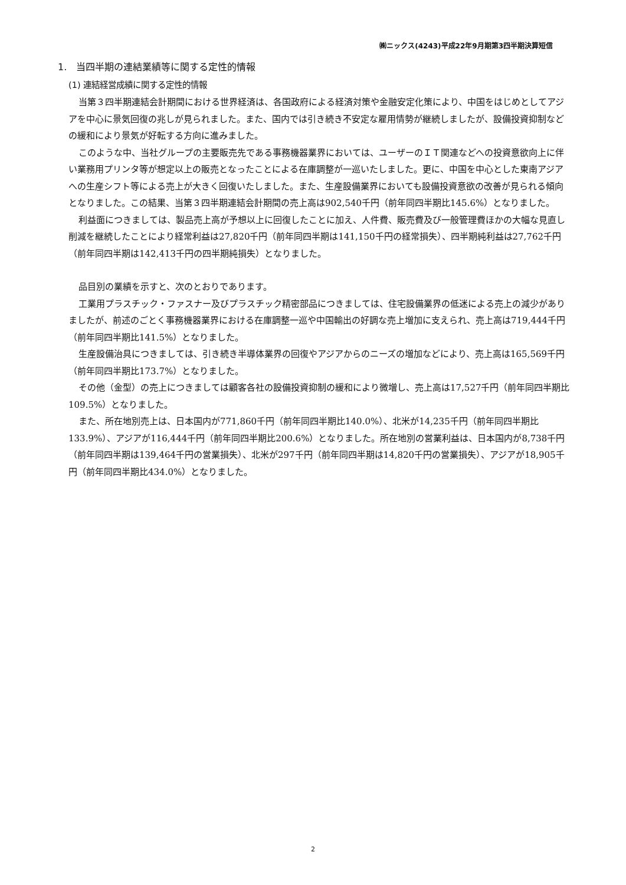㈱ニックス(4243)平成22年9月期第3四半期決算短信
1.　当四半期の連結業績等に関する定性的情報
(1) 連結経営成績に関する定性的情報
当第３四半期連結会計期間における世界経済は、各国政府による経済対策や金融安定化策により、中国をはじめとしてアジアを中心に景気回復の兆しが見られました。また、国内では引き続き不安定な雇用情勢が継続しましたが、設備投資抑制などの緩和により景気が好転する方向に進みました。
このような中、当社グループの主要販売先である事務機器業界においては、ユーザーのＩＴ関連などへの投資意欲向上に伴い業務用プリンタ等が想定以上の販売となったことによる在庫調整が一巡いたしました。更に、中国を中心とした東南アジアへの生産シフト等による売上が大きく回復いたしました。また、生産設備業界においても設備投資意欲の改善が見られる傾向となりました。この結果、当第３四半期連結会計期間の売上高は902,540千円（前年同四半期比145.6%）となりました。
利益面につきましては、製品売上高が予想以上に回復したことに加え、人件費、販売費及び一般管理費ほかの大幅な見直し削減を継続したことにより経常利益は27,820千円（前年同四半期は141,150千円の経常損失）、四半期純利益は27,762千円（前年同四半期は142,413千円の四半期純損失）となりました。
品目別の業績を示すと、次のとおりであります。
工業用プラスチック・ファスナー及びプラスチック精密部品につきましては、住宅設備業界の低迷による売上の減少がありましたが、前述のごとく事務機器業界における在庫調整一巡や中国輸出の好調な売上増加に支えられ、売上高は719,444千円（前年同四半期比141.5%）となりました。
生産設備治具につきましては、引き続き半導体業界の回復やアジアからのニーズの増加などにより、売上高は165,569千円（前年同四半期比173.7%）となりました。
その他（金型）の売上につきましては顧客各社の設備投資抑制の緩和により微増し、売上高は17,527千円（前年同四半期比109.5%）となりました。
また、所在地別売上は、日本国内が771,860千円（前年同四半期比140.0%）、北米が14,235千円（前年同四半期比133.9%）、アジアが116,444千円（前年同四半期比200.6%）となりました。所在地別の営業利益は、日本国内が8,738千円（前年同四半期は139,464千円の営業損失）、北米が297千円（前年同四半期は14,820千円の営業損失）、アジアが18,905千円（前年同四半期比434.0%）となりました。
2